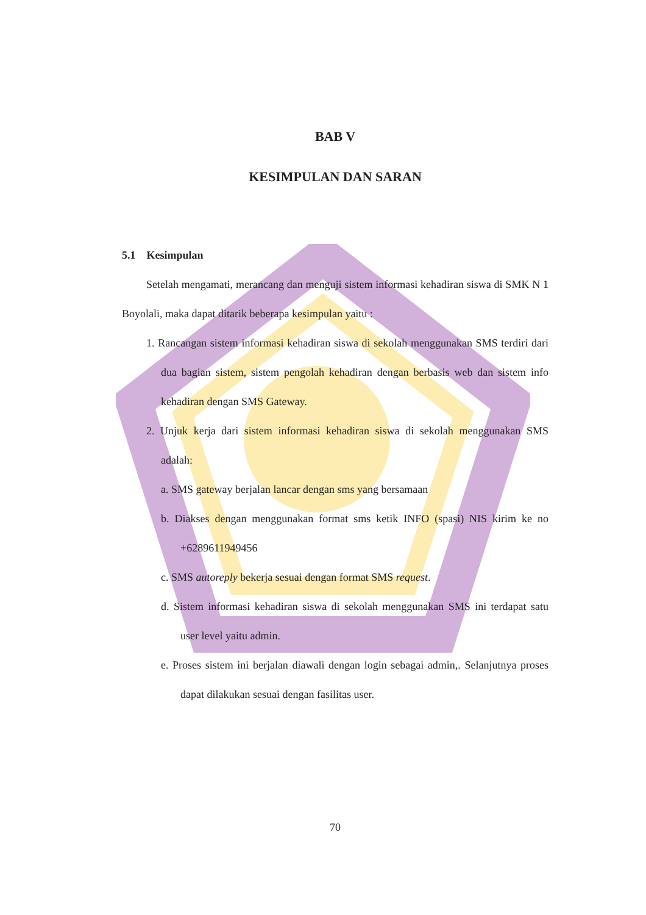BAB V
KESIMPULAN DAN SARAN
5.1 Kesimpulan
Setelah mengamati, merancang dan menguji sistem informasi kehadiran siswa di SMK N 1 Boyolali, maka dapat ditarik beberapa kesimpulan yaitu :
1. Rancangan sistem informasi kehadiran siswa di sekolah menggunakan SMS terdiri dari dua bagian sistem, sistem pengolah kehadiran dengan berbasis web dan sistem info kehadiran dengan SMS Gateway.
2. Unjuk kerja dari sistem informasi kehadiran siswa di sekolah menggunakan SMS adalah:
a. SMS gateway berjalan lancar dengan sms yang bersamaan
b. Diakses dengan menggunakan format sms ketik INFO (spasi) NIS kirim ke no +6289611949456
c. SMS autoreply bekerja sesuai dengan format SMS request.
d. Sistem informasi kehadiran siswa di sekolah menggunakan SMS ini terdapat satu user level yaitu admin.
e. Proses sistem ini berjalan diawali dengan login sebagai admin,. Selanjutnya proses dapat dilakukan sesuai dengan fasilitas user.
70